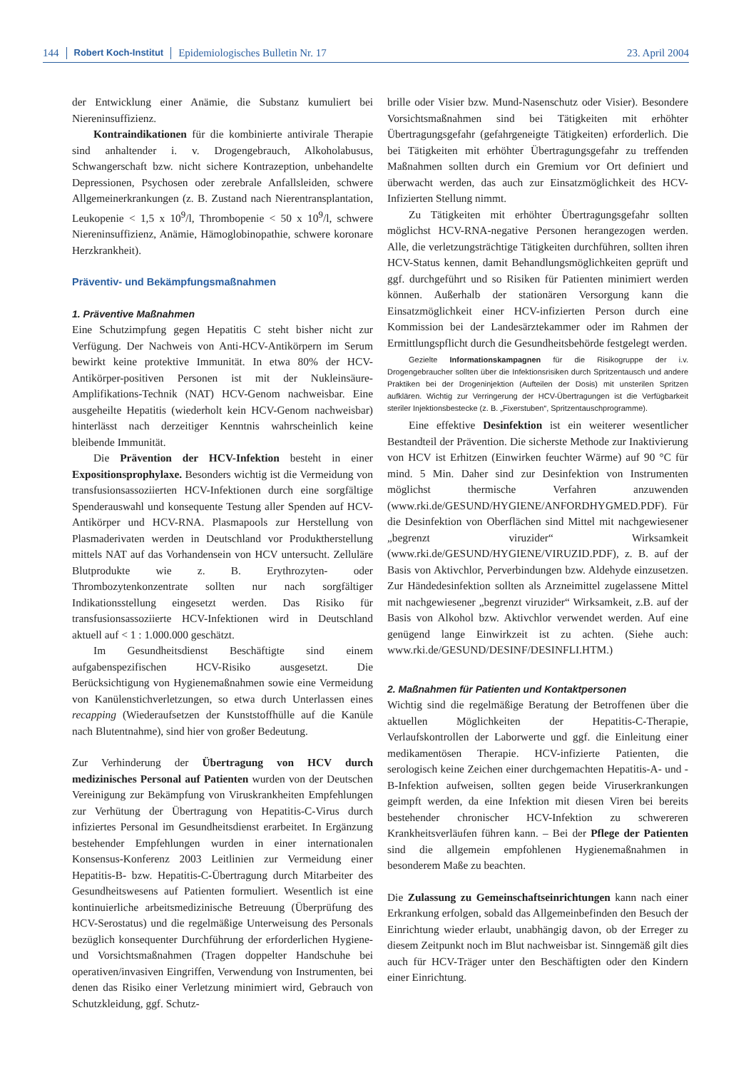144 Robert Koch-Institut Epidemiologisches Bulletin Nr. 17 23. April 2004
der Entwicklung einer Anämie, die Substanz kumuliert bei Niereninsuffizienz.
Kontraindikationen für die kombinierte antivirale Therapie sind anhaltender i. v. Drogengebrauch, Alkoholabusus, Schwangerschaft bzw. nicht sichere Kontrazeption, unbehandelte Depressionen, Psychosen oder zerebrale Anfallsleiden, schwere Allgemeinerkrankungen (z. B. Zustand nach Nierentransplantation, Leukopenie < 1,5 x 10<sup>9</sup>/l, Thrombopenie < 50 x 10<sup>9</sup>/l, schwere Niereninsuffizienz, Anämie, Hämoglobinopathie, schwere koronare Herzkrankheit).
Präventiv- und Bekämpfungsmaßnahmen
1. Präventive Maßnahmen
Eine Schutzimpfung gegen Hepatitis C steht bisher nicht zur Verfügung. Der Nachweis von Anti-HCV-Antikörpern im Serum bewirkt keine protektive Immunität. In etwa 80% der HCV-Antikörper-positiven Personen ist mit der Nukleinsäure-Amplifikations-Technik (NAT) HCV-Genom nachweisbar. Eine ausgeheilte Hepatitis (wiederholt kein HCV-Genom nachweisbar) hinterlässt nach derzeitiger Kenntnis wahrscheinlich keine bleibende Immunität.
Die Prävention der HCV-Infektion besteht in einer Expositionsprophylaxe. Besonders wichtig ist die Vermeidung von transfusionsassoziierten HCV-Infektionen durch eine sorgfältige Spenderauswahl und konsequente Testung aller Spenden auf HCV-Antikörper und HCV-RNA. Plasmapools zur Herstellung von Plasmaderivaten werden in Deutschland vor Produktherstellung mittels NAT auf das Vorhandensein von HCV untersucht. Zelluläre Blutprodukte wie z. B. Erythrozyten- oder Thrombozytenkonzentrate sollten nur nach sorgfältiger Indikationsstellung eingesetzt werden. Das Risiko für transfusionsassoziierte HCV-Infektionen wird in Deutschland aktuell auf < 1 : 1.000.000 geschätzt.
Im Gesundheitsdienst Beschäftigte sind einem aufgabenspezifischen HCV-Risiko ausgesetzt. Die Berücksichtigung von Hygienemaßnahmen sowie eine Vermeidung von Kanülenstichverletzungen, so etwa durch Unterlassen eines recapping (Wiederaufsetzen der Kunststoffhülle auf die Kanüle nach Blutentnahme), sind hier von großer Bedeutung.
Zur Verhinderung der Übertragung von HCV durch medizinisches Personal auf Patienten wurden von der Deutschen Vereinigung zur Bekämpfung von Viruskrankheiten Empfehlungen zur Verhütung der Übertragung von Hepatitis-C-Virus durch infiziertes Personal im Gesundheitsdienst erarbeitet. In Ergänzung bestehender Empfehlungen wurden in einer internationalen Konsensus-Konferenz 2003 Leitlinien zur Vermeidung einer Hepatitis-B- bzw. Hepatitis-C-Übertragung durch Mitarbeiter des Gesundheitswesens auf Patienten formuliert. Wesentlich ist eine kontinuierliche arbeitsmedizinische Betreuung (Überprüfung des HCV-Serostatus) und die regelmäßige Unterweisung des Personals bezüglich konsequenter Durchführung der erforderlichen Hygiene- und Vorsichtsmaßnahmen (Tragen doppelter Handschuhe bei operativen/invasiven Eingriffen, Verwendung von Instrumenten, bei denen das Risiko einer Verletzung minimiert wird, Gebrauch von Schutzkleidung, ggf. Schutz-
brille oder Visier bzw. Mund-Nasenschutz oder Visier). Besondere Vorsichtsmaßnahmen sind bei Tätigkeiten mit erhöhter Übertragungsgefahr (gefahrgeneigte Tätigkeiten) erforderlich. Die bei Tätigkeiten mit erhöhter Übertragungsgefahr zu treffenden Maßnahmen sollten durch ein Gremium vor Ort definiert und überwacht werden, das auch zur Einsatzmöglichkeit des HCV-Infizierten Stellung nimmt.
Zu Tätigkeiten mit erhöhter Übertragungsgefahr sollten möglichst HCV-RNA-negative Personen herangezogen werden. Alle, die verletzungsträchtige Tätigkeiten durchführen, sollten ihren HCV-Status kennen, damit Behandlungsmöglichkeiten geprüft und ggf. durchgeführt und so Risiken für Patienten minimiert werden können. Außerhalb der stationären Versorgung kann die Einsatzmöglichkeit einer HCV-infizierten Person durch eine Kommission bei der Landesärztekammer oder im Rahmen der Ermittlungspflicht durch die Gesundheitsbehörde festgelegt werden.
Gezielte Informationskampagnen für die Risikogruppe der i.v. Drogengebraucher sollten über die Infektionsrisiken durch Spritzentausch und andere Praktiken bei der Drogeninjektion (Aufteilen der Dosis) mit unsterilen Spritzen aufklären. Wichtig zur Verringerung der HCV-Übertragungen ist die Verfügbarkeit steriler Injektionsbestecke (z. B. „Fixerstuben“, Spritzentauschprogramme).
Eine effektive Desinfektion ist ein weiterer wesentlicher Bestandteil der Prävention. Die sicherste Methode zur Inaktivierung von HCV ist Erhitzen (Einwirken feuchter Wärme) auf 90 °C für mind. 5 Min. Daher sind zur Desinfektion von Instrumenten möglichst thermische Verfahren anzuwenden (www.rki.de/GESUND/HYGIENE/ANFORDHYGMED.PDF). Für die Desinfektion von Oberflächen sind Mittel mit nachgewiesener „begrenzt viruzider“ Wirksamkeit (www.rki.de/GESUND/HYGIENE/VIRUZID.PDF), z. B. auf der Basis von Aktivchlor, Perverbindungen bzw. Aldehyde einzusetzen. Zur Händedesinfektion sollten als Arzneimittel zugelassene Mittel mit nachgewiesener „begrenzt viruzider“ Wirksamkeit, z.B. auf der Basis von Alkohol bzw. Aktivchlor verwendet werden. Auf eine genügend lange Einwirkzeit ist zu achten. (Siehe auch: www.rki.de/GESUND/DESINF/DESINFLI.HTM.)
2. Maßnahmen für Patienten und Kontaktpersonen
Wichtig sind die regelmäßige Beratung der Betroffenen über die aktuellen Möglichkeiten der Hepatitis-C-Therapie, Verlaufskontrollen der Laborwerte und ggf. die Einleitung einer medikamentösen Therapie. HCV-infizierte Patienten, die serologisch keine Zeichen einer durchgemachten Hepatitis-A- und -B-Infektion aufweisen, sollten gegen beide Viruserkrankungen geimpft werden, da eine Infektion mit diesen Viren bei bereits bestehender chronischer HCV-Infektion zu schwereren Krankheitsverläufen führen kann. – Bei der Pflege der Patienten sind die allgemein empfohlenen Hygienemaßnahmen in besonderem Maße zu beachten.
Die Zulassung zu Gemeinschaftseinrichtungen kann nach einer Erkrankung erfolgen, sobald das Allgemeinbefinden den Besuch der Einrichtung wieder erlaubt, unabhängig davon, ob der Erreger zu diesem Zeitpunkt noch im Blut nachweisbar ist. Sinngemäß gilt dies auch für HCV-Träger unter den Beschäftigten oder den Kindern einer Einrichtung.